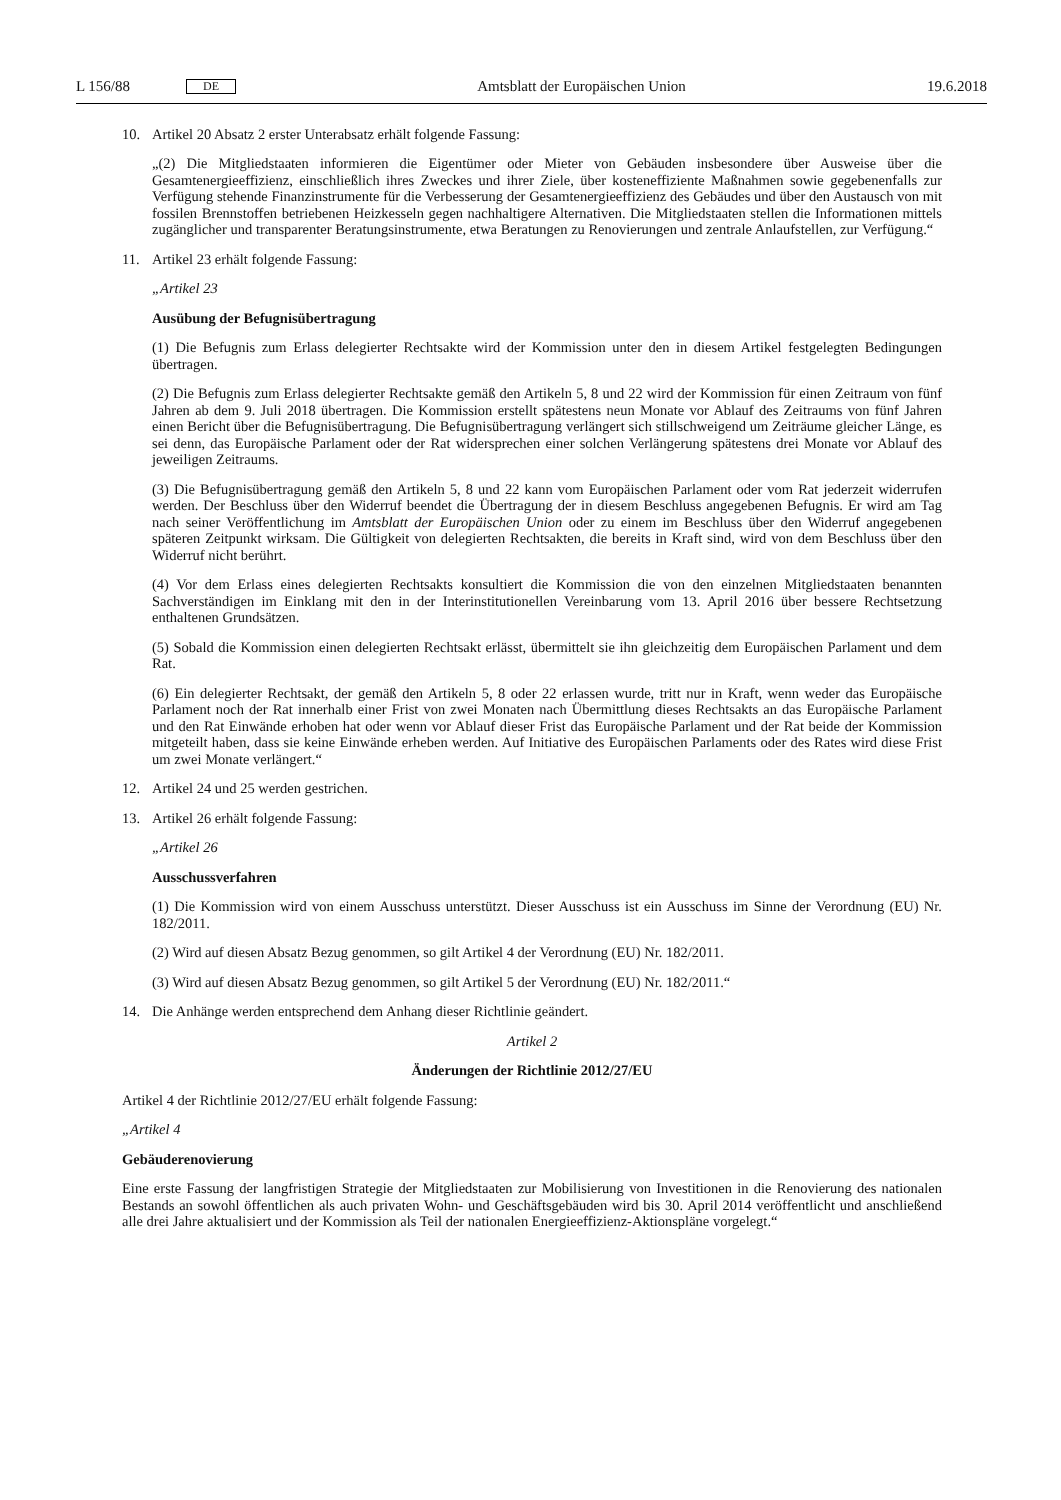L 156/88 DE
Amtsblatt der Europäischen Union 19.6.2018
10. Artikel 20 Absatz 2 erster Unterabsatz erhält folgende Fassung:
„(2) Die Mitgliedstaaten informieren die Eigentümer oder Mieter von Gebäuden insbesondere über Ausweise über die Gesamtenergieeffizienz, einschließlich ihres Zweckes und ihrer Ziele, über kosteneffiziente Maßnahmen sowie gegebenenfalls zur Verfügung stehende Finanzinstrumente für die Verbesserung der Gesamtenergieeffizienz des Gebäudes und über den Austausch von mit fossilen Brennstoffen betriebenen Heizkesseln gegen nachhaltigere Alternativen. Die Mitgliedstaaten stellen die Informationen mittels zugänglicher und transparenter Beratungsinstrumente, etwa Beratungen zu Renovierungen und zentrale Anlaufstellen, zur Verfügung.“
11. Artikel 23 erhält folgende Fassung:
„Artikel 23
Ausübung der Befugnisübertragung
(1) Die Befugnis zum Erlass delegierter Rechtsakte wird der Kommission unter den in diesem Artikel festgelegten Bedingungen übertragen.
(2) Die Befugnis zum Erlass delegierter Rechtsakte gemäß den Artikeln 5, 8 und 22 wird der Kommission für einen Zeitraum von fünf Jahren ab dem 9. Juli 2018 übertragen. Die Kommission erstellt spätestens neun Monate vor Ablauf des Zeitraums von fünf Jahren einen Bericht über die Befugnisübertragung. Die Befugnisübertragung verlängert sich stillschweigend um Zeiträume gleicher Länge, es sei denn, das Europäische Parlament oder der Rat widersprechen einer solchen Verlängerung spätestens drei Monate vor Ablauf des jeweiligen Zeitraums.
(3) Die Befugnisübertragung gemäß den Artikeln 5, 8 und 22 kann vom Europäischen Parlament oder vom Rat jederzeit widerrufen werden. Der Beschluss über den Widerruf beendet die Übertragung der in diesem Beschluss angegebenen Befugnis. Er wird am Tag nach seiner Veröffentlichung im Amtsblatt der Europäischen Union oder zu einem im Beschluss über den Widerruf angegebenen späteren Zeitpunkt wirksam. Die Gültigkeit von delegierten Rechtsakten, die bereits in Kraft sind, wird von dem Beschluss über den Widerruf nicht berührt.
(4) Vor dem Erlass eines delegierten Rechtsakts konsultiert die Kommission die von den einzelnen Mitgliedstaaten benannten Sachverständigen im Einklang mit den in der Interinstitutionellen Vereinbarung vom 13. April 2016 über bessere Rechtsetzung enthaltenen Grundsätzen.
(5) Sobald die Kommission einen delegierten Rechtsakt erlässt, übermittelt sie ihn gleichzeitig dem Europäischen Parlament und dem Rat.
(6) Ein delegierter Rechtsakt, der gemäß den Artikeln 5, 8 oder 22 erlassen wurde, tritt nur in Kraft, wenn weder das Europäische Parlament noch der Rat innerhalb einer Frist von zwei Monaten nach Übermittlung dieses Rechtsakts an das Europäische Parlament und den Rat Einwände erhoben hat oder wenn vor Ablauf dieser Frist das Europäische Parlament und der Rat beide der Kommission mitgeteilt haben, dass sie keine Einwände erheben werden. Auf Initiative des Europäischen Parlaments oder des Rates wird diese Frist um zwei Monate verlängert.“
12. Artikel 24 und 25 werden gestrichen.
13. Artikel 26 erhält folgende Fassung:
„Artikel 26
Ausschussverfahren
(1) Die Kommission wird von einem Ausschuss unterstützt. Dieser Ausschuss ist ein Ausschuss im Sinne der Verordnung (EU) Nr. 182/2011.
(2) Wird auf diesen Absatz Bezug genommen, so gilt Artikel 4 der Verordnung (EU) Nr. 182/2011.
(3) Wird auf diesen Absatz Bezug genommen, so gilt Artikel 5 der Verordnung (EU) Nr. 182/2011.“
14. Die Anhänge werden entsprechend dem Anhang dieser Richtlinie geändert.
Artikel 2
Änderungen der Richtlinie 2012/27/EU
Artikel 4 der Richtlinie 2012/27/EU erhält folgende Fassung:
„Artikel 4
Gebäuderenovierung
Eine erste Fassung der langfristigen Strategie der Mitgliedstaaten zur Mobilisierung von Investitionen in die Renovierung des nationalen Bestands an sowohl öffentlichen als auch privaten Wohn- und Geschäftsgebäuden wird bis 30. April 2014 veröffentlicht und anschließend alle drei Jahre aktualisiert und der Kommission als Teil der nationalen Energieeffizienz-Aktionspläne vorgelegt.“